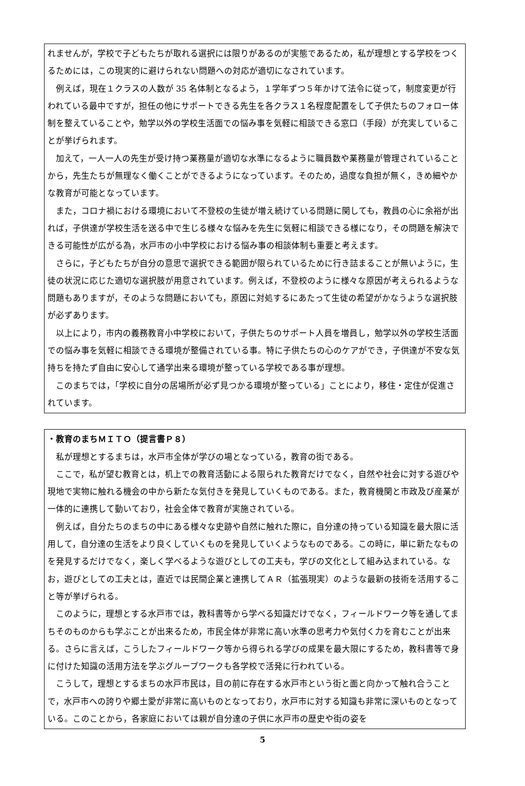れませんが，学校で子どもたちが取れる選択には限りがあるのが実態であるため，私が理想とする学校をつくるためには，この現実的に避けられない問題への対応が適切になされています。
例えば，現在１クラスの人数が 35 名体制となるよう，１学年ずつ５年かけて法令に従って，制度変更が行われている最中ですが，担任の他にサポートできる先生を各クラス１名程度配置をして子供たちのフォロー体制を整えていることや，勉学以外の学校生活面での悩み事を気軽に相談できる窓口（手段）が充実していることが挙げられます。
加えて，一人一人の先生が受け持つ業務量が適切な水準になるように職員数や業務量が管理されていることから，先生たちが無理なく働くことができるようになっています。そのため，過度な負担が無く，きめ細やかな教育が可能となっています。
また，コロナ禍における環境において不登校の生徒が増え続けている問題に関しても，教員の心に余裕が出れば，子供達が学校生活を送る中で生じる様々な悩みを先生に気軽に相談できる様になり，その問題を解決できる可能性が広がる為，水戸市の小中学校における悩み事の相談体制も重要と考えます。
さらに，子どもたちが自分の意思で選択できる範囲が限られているために行き詰まることが無いように，生徒の状況に応じた適切な選択肢が用意されています。例えば，不登校のように様々な原因が考えられるような問題もありますが，そのような問題においても，原因に対処するにあたって生徒の希望がかなうような選択肢が必ずあります。
以上により，市内の義務教育小中学校において，子供たちのサポート人員を増員し，勉学以外の学校生活面での悩み事を気軽に相談できる環境が整備されている事。特に子供たちの心のケアができ，子供達が不安な気持ちを持たず自由に安心して通学出来る環境が整っている学校である事が理想。
このまちでは，「学校に自分の居場所が必ず見つかる環境が整っている」ことにより，移住・定住が促進されています。
・教育のまちＭＩＴＯ（提言書Ｐ８）
私が理想とするまちは，水戸市全体が学びの場となっている，教育の街である。
ここで，私が望む教育とは，机上での教育活動による限られた教育だけでなく，自然や社会に対する遊びや現地で実物に触れる機会の中から新たな気付きを発見していくものである。また，教育機関と市政及び産業が一体的に連携して動いており，社会全体で教育が実施されている。
例えば，自分たちのまちの中にある様々な史跡や自然に触れた際に，自分達の持っている知識を最大限に活用して，自分達の生活をより良くしていくものを発見していくようなものである。この時に，単に新たなものを発見するだけでなく，楽しく学べるような遊びとしての工夫も，学びの文化として組み込まれている。なお，遊びとしての工夫とは，直近では民間企業と連携してＡＲ（拡張現実）のような最新の技術を活用すること等が挙げられる。
このように，理想とする水戸市では，教科書等から学べる知識だけでなく，フィールドワーク等を通してまちそのものからも学ぶことが出来るため，市民全体が非常に高い水準の思考力や気付く力を育むことが出来る。さらに言えば，こうしたフィールドワーク等から得られる学びの成果を最大限にするため，教科書等で身に付けた知識の活用方法を学ぶグループワークも各学校で活発に行われている。
こうして，理想とするまちの水戸市民は，目の前に存在する水戸市という街と面と向かって触れ合うことで，水戸市への誇りや郷土愛が非常に高いものとなっており，水戸市に対する知識も非常に深いものとなっている。このことから，各家庭においては親が自分達の子供に水戸市の歴史や街の姿を
5